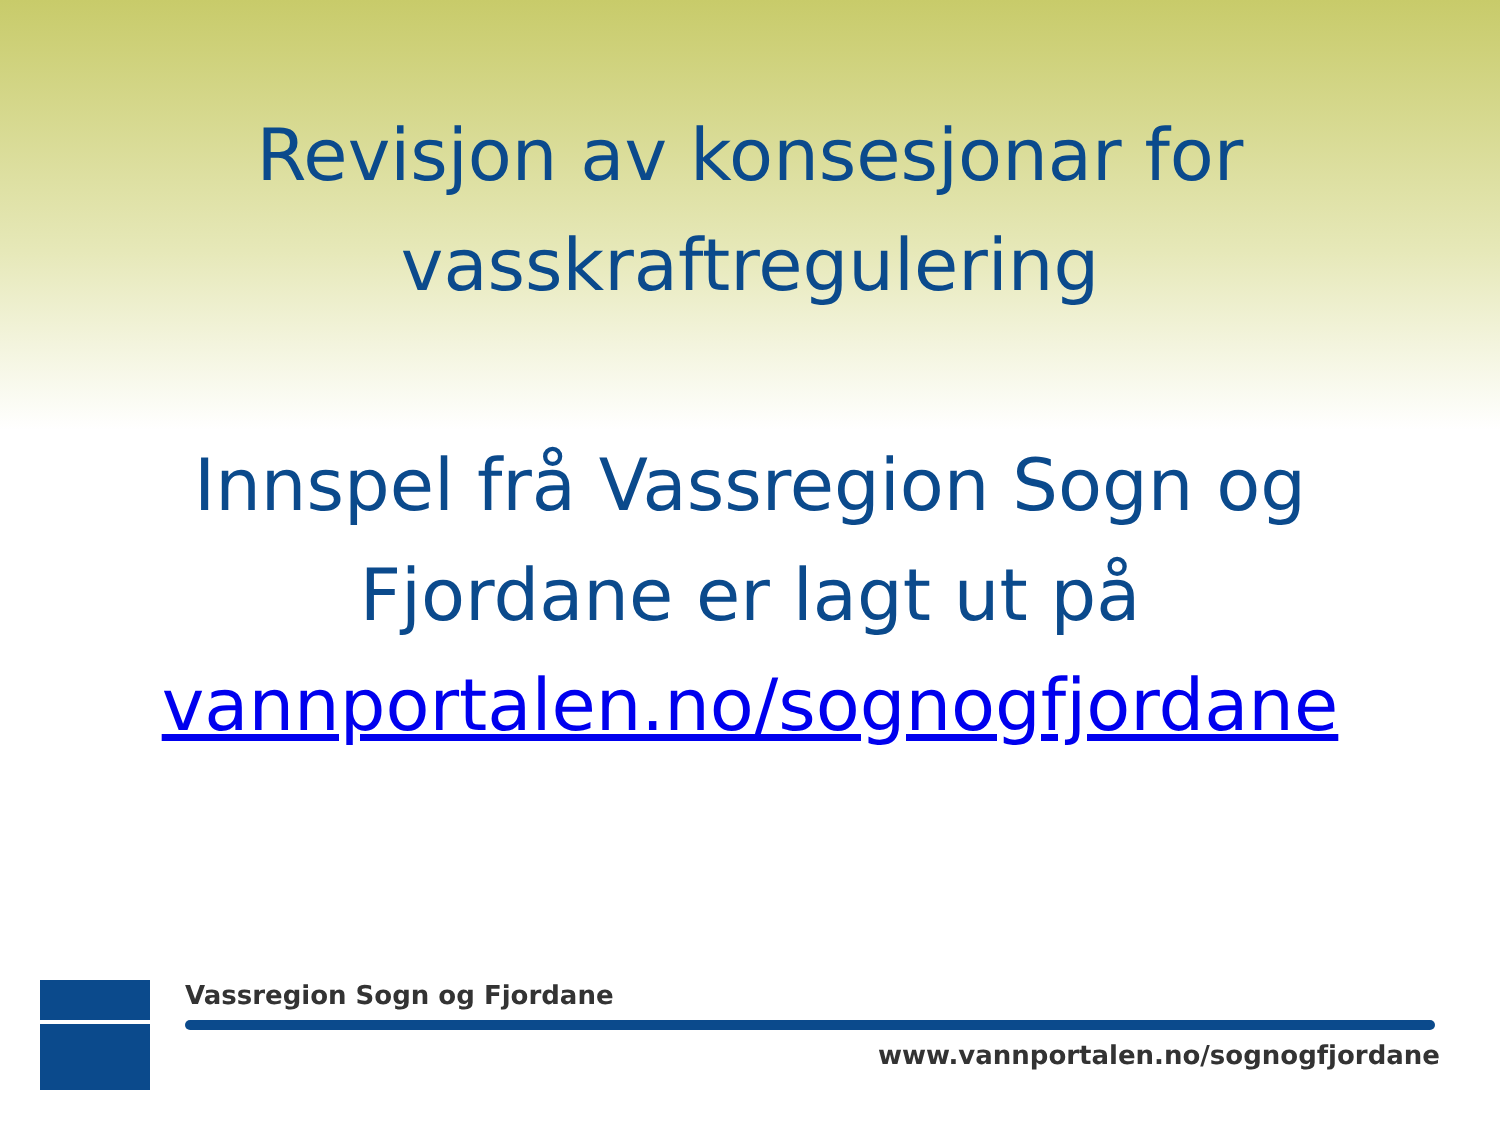Revisjon av konsesjonar for vasskraftregulering
Innspel frå Vassregion Sogn og
Fjordane er lagt ut på
vannportalen.no/sognogfjordane
Vassregion Sogn og Fjordane
www.vannportalen.no/sognogfjordane